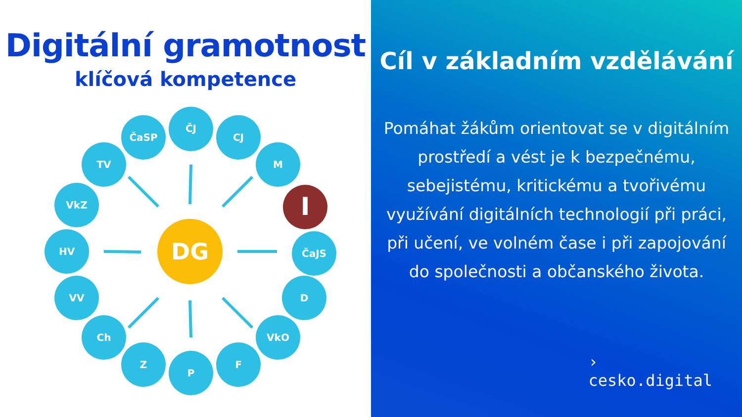Digitální gramotnost
klíčová kompetence
ČaSP
ČJ
CJ
TV
M
VkZ
I
HV
DG
ČaJS
VV
D
Ch
VkO
Z
P
F
Cíl v základním vzdělávání
Pomáhat žákům orientovat se v digitálním prostředí a vést je k bezpečnému, sebejistému, kritickému a tvořivému využívání digitálních technologií při práci, při učení, ve volném čase i při zapojování do společnosti a občanského života.
›
cesko.digital